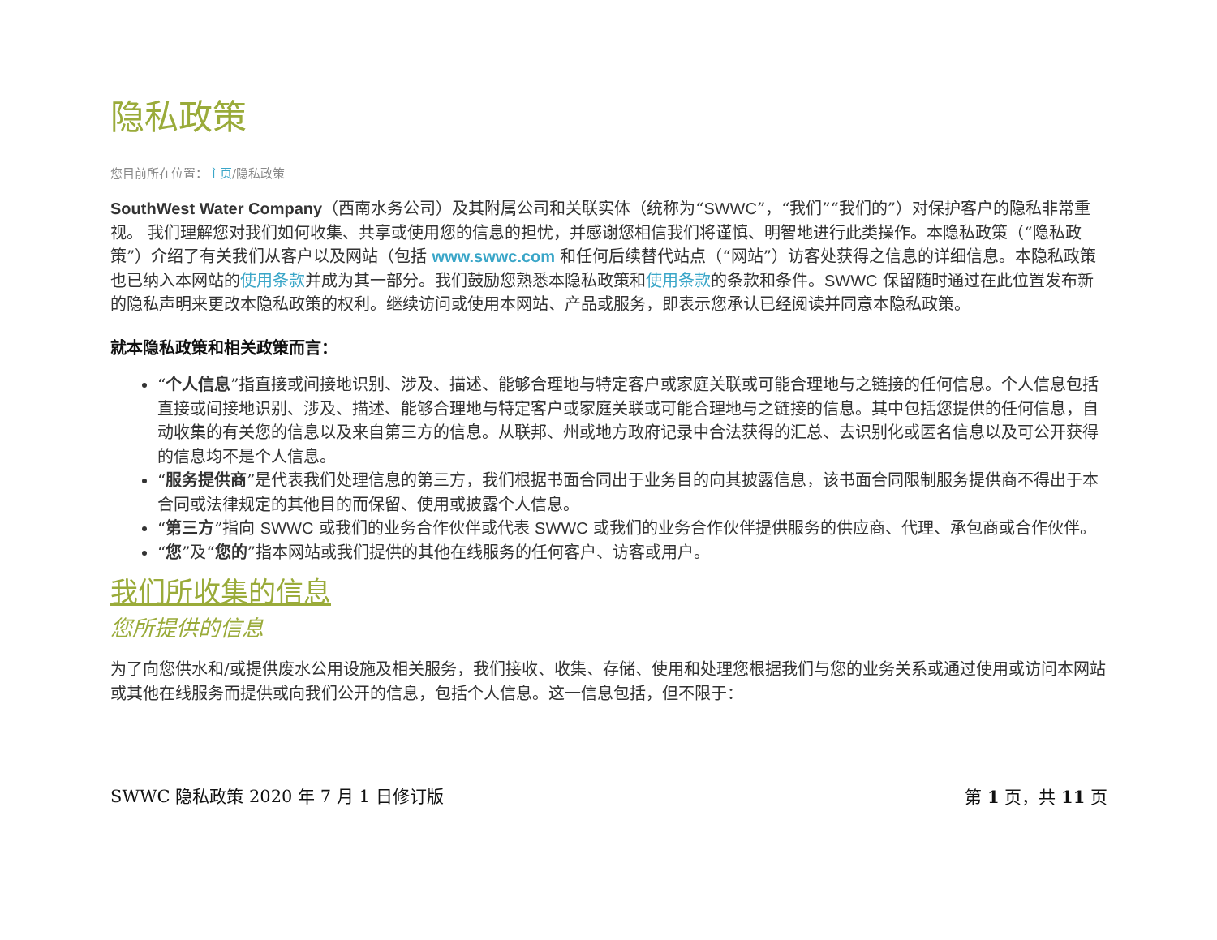隐私政策
您目前所在位置：主页/隐私政策
SouthWest Water Company（西南水务公司）及其附属公司和关联实体（统称为“SWWC”，“我们”“我们的”）对保护客户的隐私非常重视。 我们理解您对我们如何收集、共享或使用您的信息的担忧，并感谢您相信我们将谨慎、明智地进行此类操作。本隐私政策（“隐私政策”）介绍了有关我们从客户以及网站（包括 www.swwc.com 和任何后续替代站点（“网站”）访客处获得之信息的详细信息。本隐私政策也已纳入本网站的使用条款并成为其一部分。我们鼓励您熟悉本隐私政策和使用条款的条款和条件。SWWC 保留随时通过在此位置发布新的隐私声明来更改本隐私政策的权利。继续访问或使用本网站、产品或服务，即表示您承认已经阅读并同意本隐私政策。
就本隐私政策和相关政策而言：
“个人信息”指直接或间接地识别、涉及、描述、能够合理地与特定客户或家庭关联或可能合理地与之链接的任何信息。个人信息包括直接或间接地识别、涉及、描述、能够合理地与特定客户或家庭关联或可能合理地与之链接的信息。其中包括您提供的任何信息，自动收集的有关您的信息以及来自第三方的信息。从联邦、州或地方政府记录中合法获得的汇总、去识别化或匿名信息以及可公开获得的信息均不是个人信息。
“服务提供商”是代表我们处理信息的第三方，我们根据书面合同出于业务目的向其披露信息，该书面合同限制服务提供商不得出于本合同或法律规定的其他目的而保留、使用或披露个人信息。
“第三方”指向 SWWC 或我们的业务合作伙伴或代表 SWWC 或我们的业务合作伙伴提供服务的供应商、代理、承包商或合作伙伴。
“您”及“您的”指本网站或我们提供的其他在线服务的任何客户、访客或用户。
我们所收集的信息
您所提供的信息
为了向您供水和/或提供废水公用设施及相关服务，我们接收、收集、存储、使用和处理您根据我们与您的业务关系或通过使用或访问本网站或其他在线服务而提供或向我们公开的信息，包括个人信息。这一信息包括，但不限于：
SWWC 隐私政策 2020 年 7 月 1 日修订版 第 1 页，共 11 页